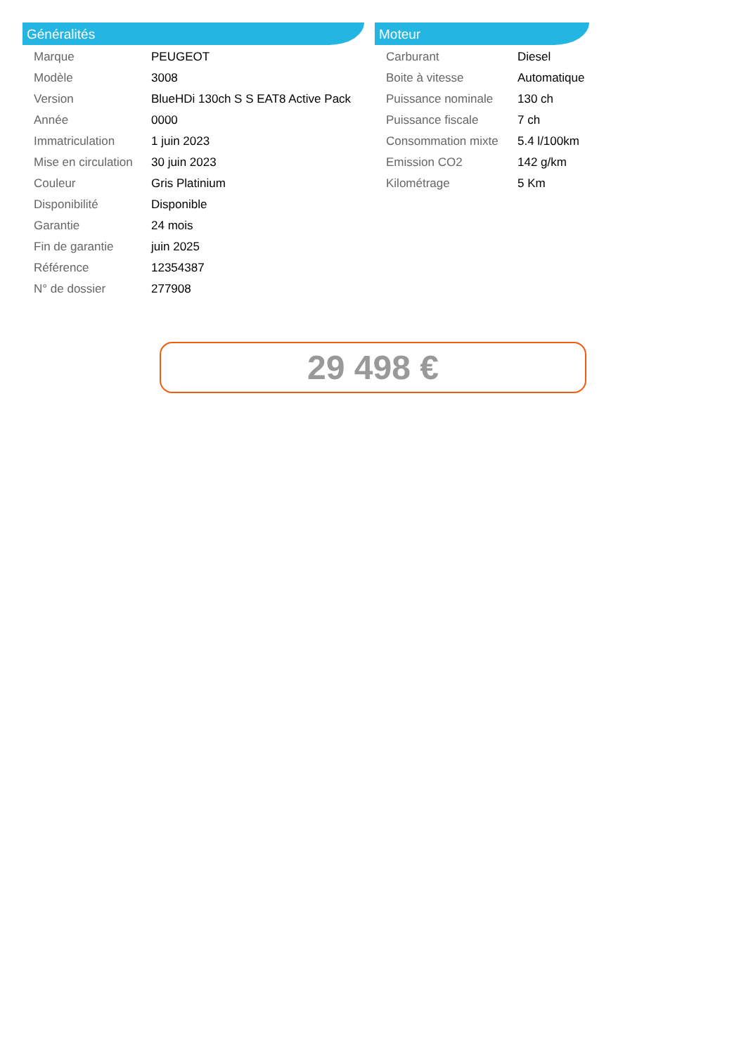Généralités
| Marque | PEUGEOT |
| Modèle | 3008 |
| Version | BlueHDi 130ch S S EAT8 Active Pack |
| Année | 0000 |
| Immatriculation | 1 juin 2023 |
| Mise en circulation | 30 juin 2023 |
| Couleur | Gris Platinium |
| Disponibilité | Disponible |
| Garantie | 24 mois |
| Fin de garantie | juin 2025 |
| Référence | 12354387 |
| N° de dossier | 277908 |
Moteur
| Carburant | Diesel |
| Boite à vitesse | Automatique |
| Puissance nominale | 130 ch |
| Puissance fiscale | 7 ch |
| Consommation mixte | 5.4 l/100km |
| Emission CO2 | 142 g/km |
| Kilométrage | 5 Km |
29 498 €